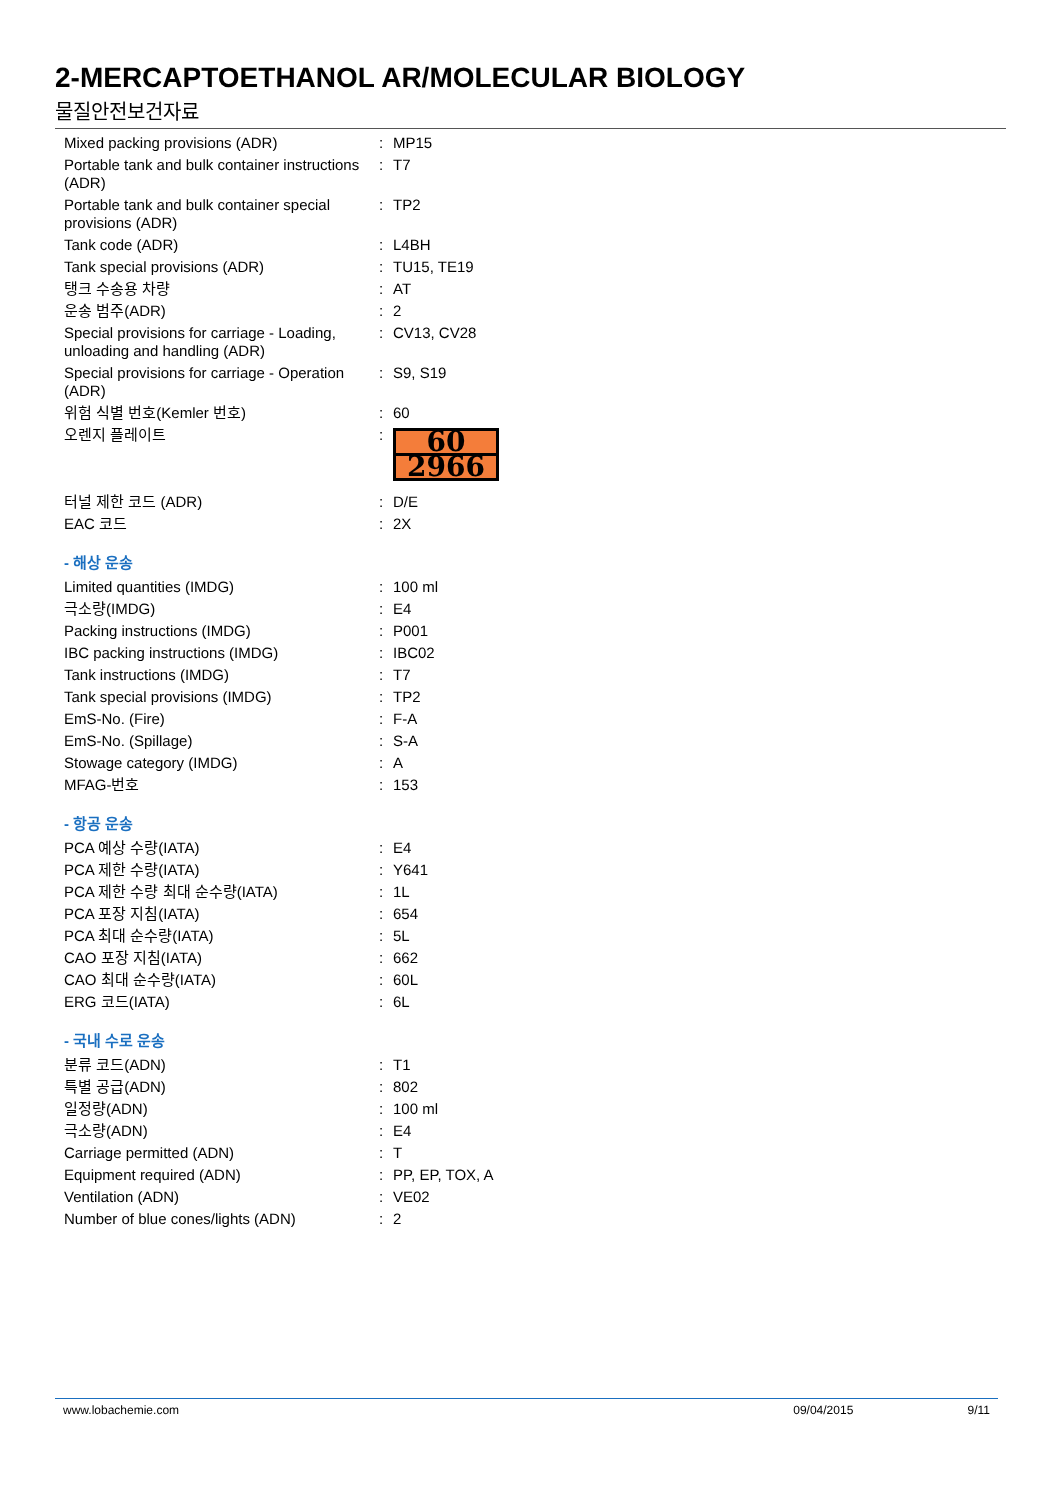2-MERCAPTOETHANOL AR/MOLECULAR BIOLOGY
물질안전보건자료
| Mixed packing provisions (ADR) | : | MP15 |
| Portable tank and bulk container instructions (ADR) | : | T7 |
| Portable tank and bulk container special provisions (ADR) | : | TP2 |
| Tank code (ADR) | : | L4BH |
| Tank special provisions (ADR) | : | TU15, TE19 |
| 탱크 수송용 차량 | : | AT |
| 운송 범주(ADR) | : | 2 |
| Special provisions for carriage - Loading, unloading and handling (ADR) | : | CV13, CV28 |
| Special provisions for carriage - Operation (ADR) | : | S9, S19 |
| 위험 식별 번호(Kemler 번호) | : | 60 |
| 오렌지 플레이트 | : | 60 2966 |
| 터널 제한 코드 (ADR) | : | D/E |
| EAC 코드 | : | 2X |
- 해상 운송
| Limited quantities (IMDG) | : | 100 ml |
| 극소량(IMDG) | : | E4 |
| Packing instructions (IMDG) | : | P001 |
| IBC packing instructions (IMDG) | : | IBC02 |
| Tank instructions (IMDG) | : | T7 |
| Tank special provisions (IMDG) | : | TP2 |
| EmS-No. (Fire) | : | F-A |
| EmS-No. (Spillage) | : | S-A |
| Stowage category (IMDG) | : | A |
| MFAG-번호 | : | 153 |
- 항공 운송
| PCA 예상 수량(IATA) | : | E4 |
| PCA 제한 수량(IATA) | : | Y641 |
| PCA 제한 수량 최대 순수량(IATA) | : | 1L |
| PCA 포장 지침(IATA) | : | 654 |
| PCA 최대 순수량(IATA) | : | 5L |
| CAO 포장 지침(IATA) | : | 662 |
| CAO 최대 순수량(IATA) | : | 60L |
| ERG 코드(IATA) | : | 6L |
- 국내 수로 운송
| 분류 코드(ADN) | : | T1 |
| 특별 공급(ADN) | : | 802 |
| 일정량(ADN) | : | 100 ml |
| 극소량(ADN) | : | E4 |
| Carriage permitted (ADN) | : | T |
| Equipment required (ADN) | : | PP, EP, TOX, A |
| Ventilation (ADN) | : | VE02 |
| Number of blue cones/lights (ADN) | : | 2 |
www.lobachemie.com 09/04/2015 9/11